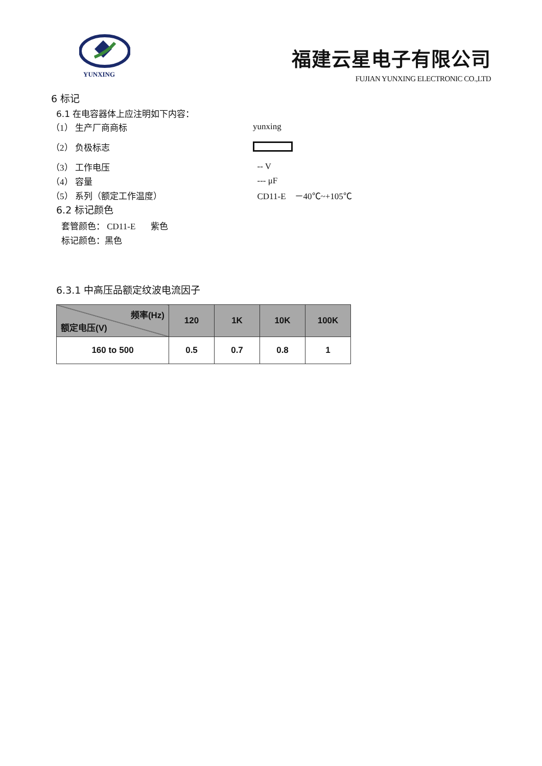YUNXING
福建云星电子有限公司
FUJIAN YUNXING ELECTRONIC CO.,LTD
6 标记
6.1 在电容器体上应注明如下内容：
（1） 生产厂商商标 yunxing
（2） 负极标志
（3） 工作电压 -- V
（4） 容量 --- μF
（5） 系列（额定工作温度） CD11-E －40℃~+105℃
6.2 标记颜色
套管颜色： CD11-E 紫色
标记颜色：黑色
6.3.1 中高压品额定纹波电流因子
| 频率(Hz) 额定电压(V) | 120 | 1K | 10K | 100K |
| --- | --- | --- | --- | --- |
| 160 to 500 | 0.5 | 0.7 | 0.8 | 1 |